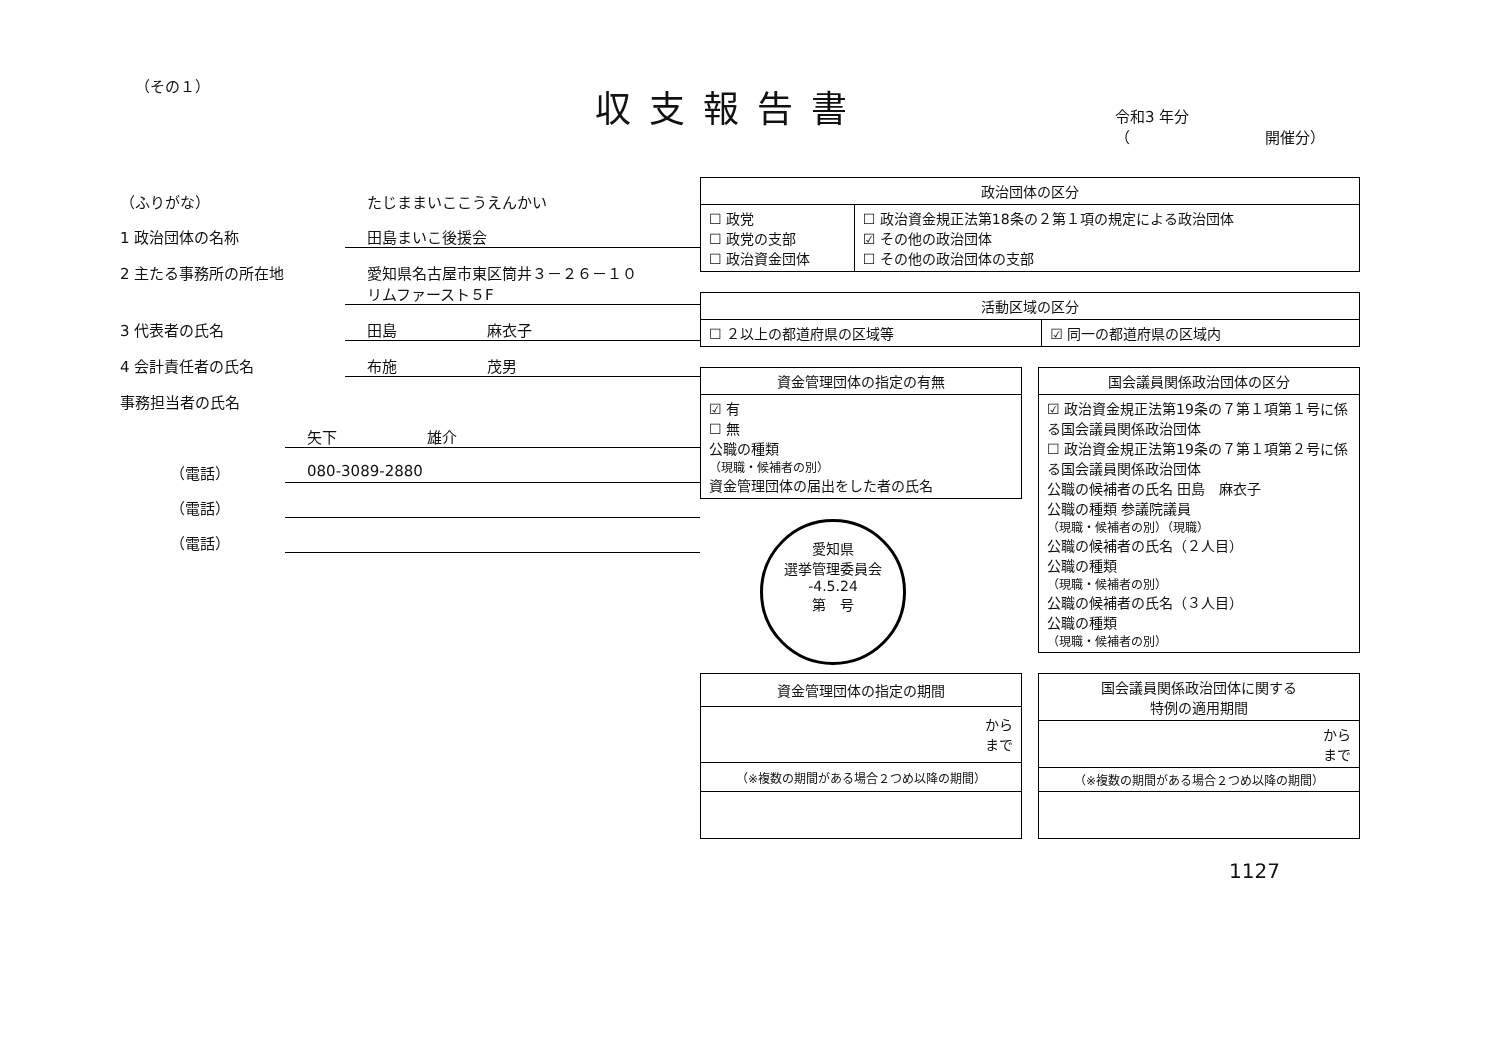（その１）
収支報告書
令和3 年分
（　　　　　　　　　開催分）
（ふりがな） たじままいここうえんかい
1 政治団体の名称 田島まいこ後援会
2 主たる事務所の所在地 愛知県名古屋市東区筒井３－２６－１０
リムファースト５F
3 代表者の氏名 田島　　　　　　麻衣子
4 会計責任者の氏名 布施　　　　　　茂男
事務担当者の氏名
矢下　　　　　　雄介
（電話） 080-3089-2880
（電話）
（電話）
| 政治団体の区分 | |
| --- | --- |
| ☐ 政党 ☐ 政党の支部 ☐ 政治資金団体 | ☐ 政治資金規正法第18条の２第１項の規定による政治団体 ☑ その他の政治団体 ☐ その他の政治団体の支部 |
| 活動区域の区分 | |
| --- | --- |
| ☐ ２以上の都道府県の区域等 | ☑ 同一の都道府県の区域内 |
| 資金管理団体の指定の有無 |
| --- |
| ☑ 有 ☐ 無 公職の種類 （現職・候補者の別） 資金管理団体の届出をした者の氏名 |
愛知県
選挙管理委員会
-4.5.24
第　号
| 国会議員関係政治団体の区分 |
| --- |
| ☑ 政治資金規正法第19条の７第１項第１号に係る国会議員関係政治団体 ☐ 政治資金規正法第19条の７第１項第２号に係る国会議員関係政治団体 公職の候補者の氏名 田島 麻衣子 公職の種類 参議院議員 （現職・候補者の別）（現職） 公職の候補者の氏名（２人目） 公職の種類 （現職・候補者の別） 公職の候補者の氏名（３人目） 公職の種類 （現職・候補者の別） |
| 資金管理団体の指定の期間 |
| --- |
| から まで |
| （※複数の期間がある場合２つめ以降の期間） |
| 国会議員関係政治団体に関する 特例の適用期間 |
| --- |
| から まで |
| （※複数の期間がある場合２つめ以降の期間） |
1127